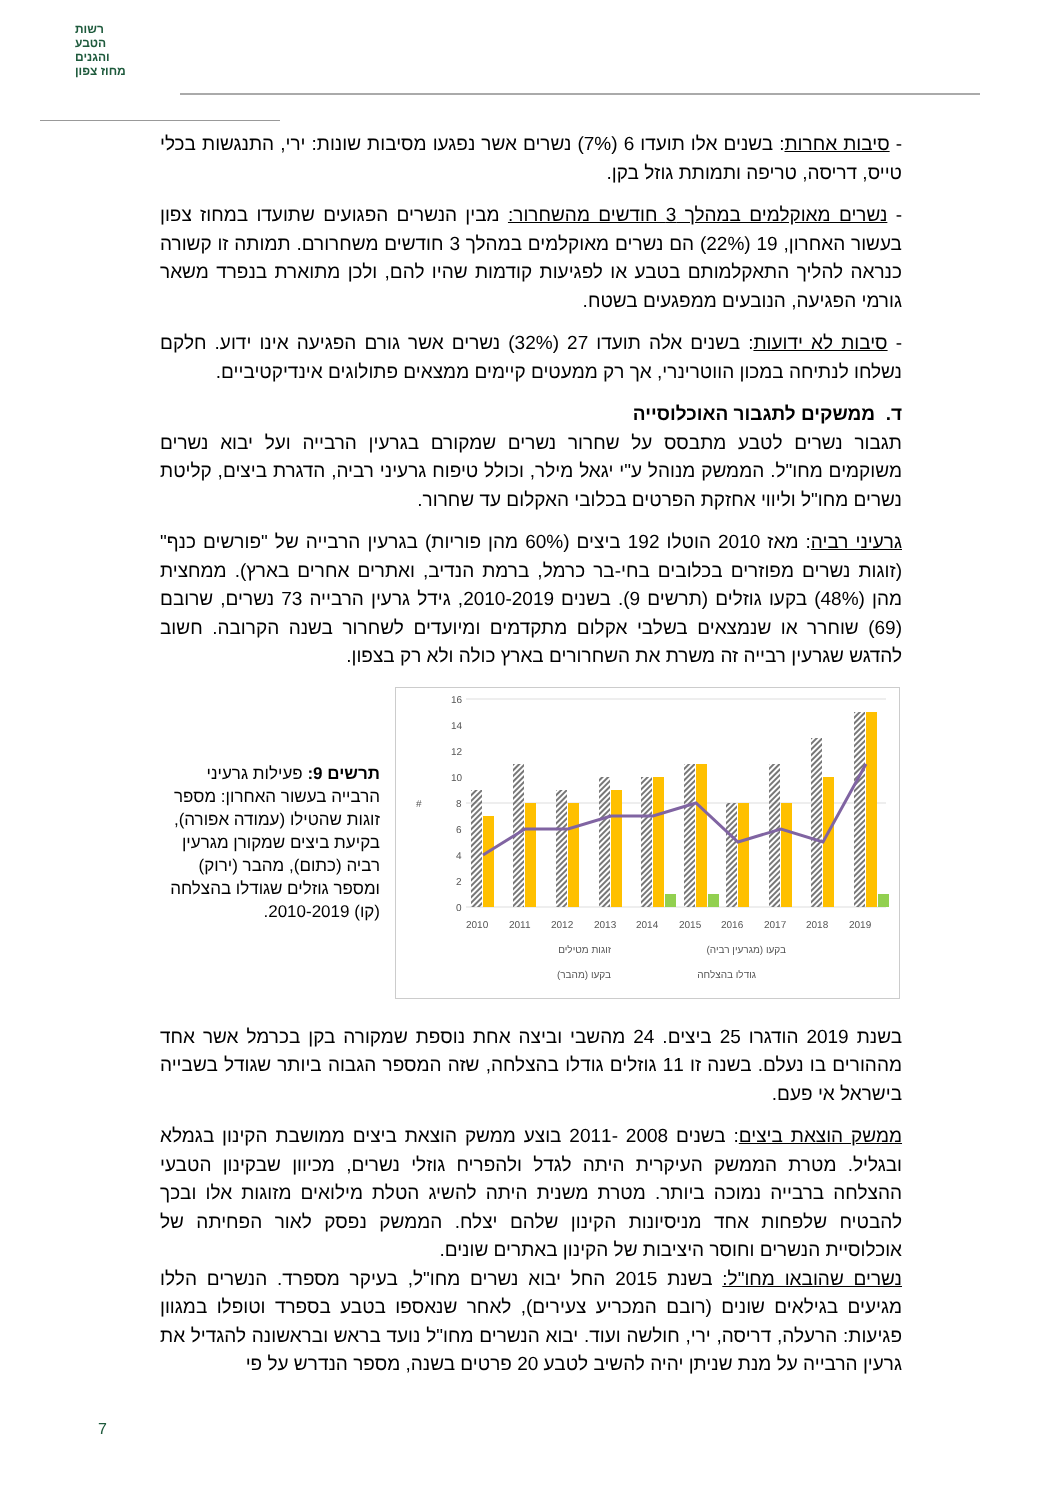רשות
הטבע
והגנים
מחוז צפון
- סיבות אחרות: בשנים אלו תועדו 6 (7%) נשרים אשר נפגעו מסיבות שונות: ירי, התנגשות בכלי טייס, דריסה, טריפה ותמותת גוזל בקן.
- נשרים מאוקלמים במהלך 3 חודשים מהשחרור: מבין הנשרים הפגועים שתועדו במחוז צפון בעשור האחרון, 19 (22%) הם נשרים מאוקלמים במהלך 3 חודשים משחרורם. תמותה זו קשורה כנראה להליך התאקלמותם בטבע או לפגיעות קודמות שהיו להם, ולכן מתוארת בנפרד משאר גורמי הפגיעה, הנובעים ממפגעים בשטח.
- סיבות לא ידועות: בשנים אלה תועדו 27 (32%) נשרים אשר גורם הפגיעה אינו ידוע. חלקם נשלחו לנתיחה במכון הווטרינרי, אך רק ממעטים קיימים ממצאים פתולוגים אינדיקטיביים.
ד. ממשקים לתגבור האוכלוסייה
תגבור נשרים לטבע מתבסס על שחרור נשרים שמקורם בגרעין הרבייה ועל יבוא נשרים משוקמים מחו"ל. הממשק מנוהל ע"י יגאל מילר, וכולל טיפוח גרעיני רביה, הדגרת ביצים, קליטת נשרים מחו"ל וליווי אחזקת הפרטים בכלובי האקלום עד שחרור.
גרעיני רביה: מאז 2010 הוטלו 192 ביצים (60% מהן פוריות) בגרעין הרבייה של "פורשים כנף" (זוגות נשרים מפוזרים בכלובים בחי-בר כרמל, ברמת הנדיב, ואתרים אחרים בארץ). ממחצית מהן (48%) בקעו גוזלים (תרשים 9). בשנים 2010-2019, גידל גרעין הרבייה 73 נשרים, שרובם (69) שוחרר או שנמצאים בשלבי אקלום מתקדמים ומיועדים לשחרור בשנה הקרובה. חשוב להדגש שגרעין רבייה זה משרת את השחרורים בארץ כולה ולא רק בצפון.
תרשים 9: פעילות גרעיני הרבייה בעשור האחרון: מספר זוגות שהטילו (עמודה אפורה), בקיעת ביצים שמקורן מגרעין רביה (כתום), מהבר (ירוק) ומספר גוזלים שגודלו בהצלחה (קו) 2010-2019.
16
14
12
10
8
6
4
2
0
#
2010
2011
2012
2013
2014
2015
2016
2017
2018
2019
זוגות מטילים
בקעו (מגרעין רביה)
בקעו (מהבר)
גודלו בהצלחה
בשנת 2019 הודגרו 25 ביצים. 24 מהשבי וביצה אחת נוספת שמקורה בקן בכרמל אשר אחד מההורים בו נעלם. בשנה זו 11 גוזלים גודלו בהצלחה, שזה המספר הגבוה ביותר שגודל בשבייה בישראל אי פעם.
ממשק הוצאת ביצים: בשנים 2008 -2011 בוצע ממשק הוצאת ביצים ממושבת הקינון בגמלא ובגליל. מטרת הממשק העיקרית היתה לגדל ולהפריח גוזלי נשרים, מכיוון שבקינון הטבעי ההצלחה ברבייה נמוכה ביותר. מטרת משנית היתה להשיג הטלת מילואים מזוגות אלו ובכך להבטיח שלפחות אחד מניסיונות הקינון שלהם יצלח. הממשק נפסק לאור הפחיתה של אוכלוסיית הנשרים וחוסר היציבות של הקינון באתרים שונים.
נשרים שהובאו מחו"ל: בשנת 2015 החל יבוא נשרים מחו"ל, בעיקר מספרד. הנשרים הללו מגיעים בגילאים שונים (רובם המכריע צעירים), לאחר שנאספו בטבע בספרד וטופלו במגוון פגיעות: הרעלה, דריסה, ירי, חולשה ועוד. יבוא הנשרים מחו"ל נועד בראש ובראשונה להגדיל את גרעין הרבייה על מנת שניתן יהיה להשיב לטבע 20 פרטים בשנה, מספר הנדרש על פי
7